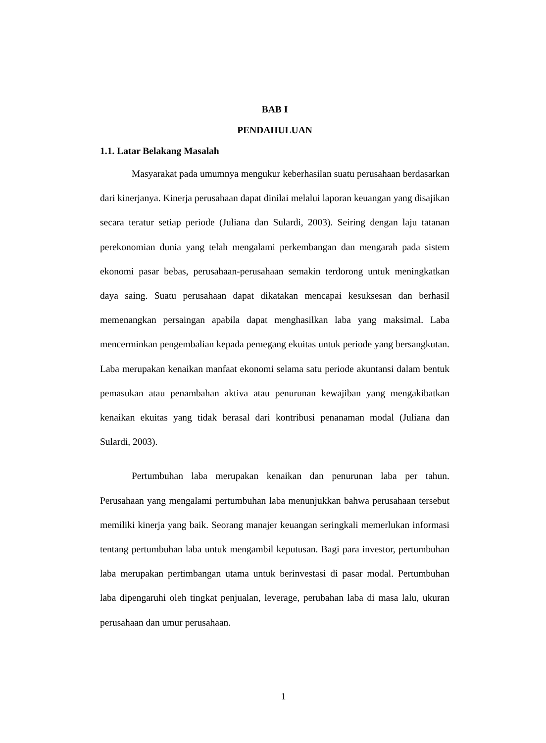BAB I
PENDAHULUAN
1.1. Latar Belakang Masalah
Masyarakat pada umumnya mengukur keberhasilan suatu perusahaan berdasarkan dari kinerjanya. Kinerja perusahaan dapat dinilai melalui laporan keuangan yang disajikan secara teratur setiap periode (Juliana dan Sulardi, 2003). Seiring dengan laju tatanan perekonomian dunia yang telah mengalami perkembangan dan mengarah pada sistem ekonomi pasar bebas, perusahaan-perusahaan semakin terdorong untuk meningkatkan daya saing. Suatu perusahaan dapat dikatakan mencapai kesuksesan dan berhasil memenangkan persaingan apabila dapat menghasilkan laba yang maksimal. Laba mencerminkan pengembalian kepada pemegang ekuitas untuk periode yang bersangkutan. Laba merupakan kenaikan manfaat ekonomi selama satu periode akuntansi dalam bentuk pemasukan atau penambahan aktiva atau penurunan kewajiban yang mengakibatkan kenaikan ekuitas yang tidak berasal dari kontribusi penanaman modal (Juliana dan Sulardi, 2003).
Pertumbuhan laba merupakan kenaikan dan penurunan laba per tahun. Perusahaan yang mengalami pertumbuhan laba menunjukkan bahwa perusahaan tersebut memiliki kinerja yang baik. Seorang manajer keuangan seringkali memerlukan informasi tentang pertumbuhan laba untuk mengambil keputusan. Bagi para investor, pertumbuhan laba merupakan pertimbangan utama untuk berinvestasi di pasar modal. Pertumbuhan laba dipengaruhi oleh tingkat penjualan, leverage, perubahan laba di masa lalu, ukuran perusahaan dan umur perusahaan.
1